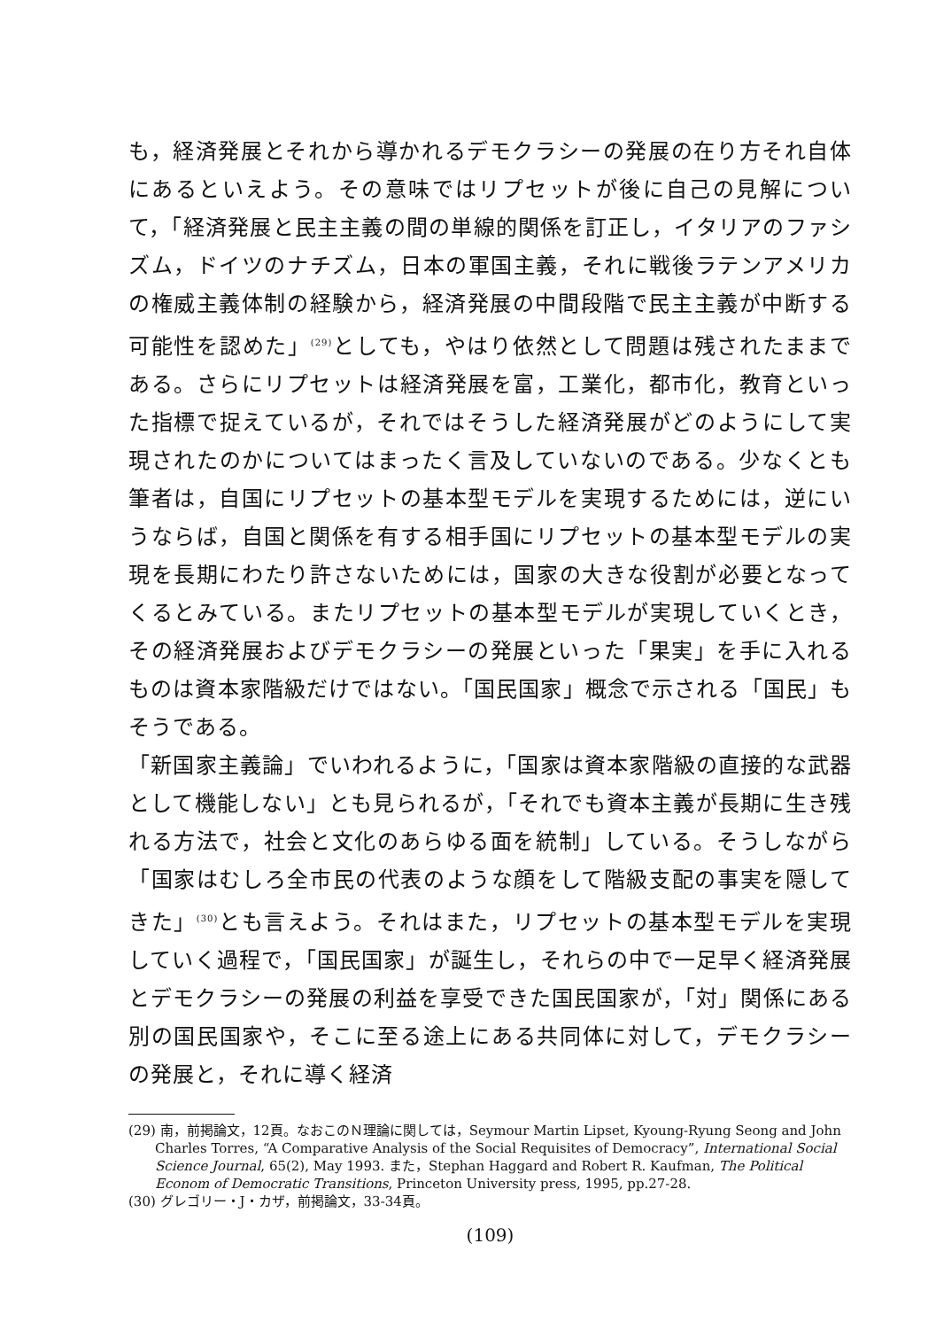も，経済発展とそれから導かれるデモクラシーの発展の在り方それ自体にあるといえよう。その意味ではリプセットが後に自己の見解について，「経済発展と民主主義の間の単線的関係を訂正し，イタリアのファシズム，ドイツのナチズム，日本の軍国主義，それに戦後ラテンアメリカの権威主義体制の経験から，経済発展の中間段階で民主主義が中断する可能性を認めた」<sup>(29)</sup>としても，やはり依然として問題は残されたままである。さらにリプセットは経済発展を富，工業化，都市化，教育といった指標で捉えているが，それではそうした経済発展がどのようにして実現されたのかについてはまったく言及していないのである。少なくとも筆者は，自国にリプセットの基本型モデルを実現するためには，逆にいうならば，自国と関係を有する相手国にリプセットの基本型モデルの実現を長期にわたり許さないためには，国家の大きな役割が必要となってくるとみている。またリプセットの基本型モデルが実現していくとき，その経済発展およびデモクラシーの発展といった「果実」を手に入れるものは資本家階級だけではない。「国民国家」概念で示される「国民」もそうである。
「新国家主義論」でいわれるように，「国家は資本家階級の直接的な武器として機能しない」とも見られるが，「それでも資本主義が長期に生き残れる方法で，社会と文化のあらゆる面を統制」している。そうしながら「国家はむしろ全市民の代表のような顔をして階級支配の事実を隠してきた」<sup>(30)</sup>とも言えよう。それはまた，リプセットの基本型モデルを実現していく過程で，「国民国家」が誕生し，それらの中で一足早く経済発展とデモクラシーの発展の利益を享受できた国民国家が，「対」関係にある別の国民国家や，そこに至る途上にある共同体に対して，デモクラシーの発展と，それに導く経済
(29) 南，前掲論文，12頁。なおこのＮ理論に関しては，Seymour Martin Lipset, Kyoung-Ryung Seong and John Charles Torres, “A Comparative Analysis of the Social Requisites of Democracy”, International Social Science Journal, 65(2), May 1993. また，Stephan Haggard and Robert R. Kaufman, The Political Econom of Democratic Transitions, Princeton University press, 1995, pp.27-28.
(30) グレゴリー・J・カザ，前掲論文，33-34頁。
(109)